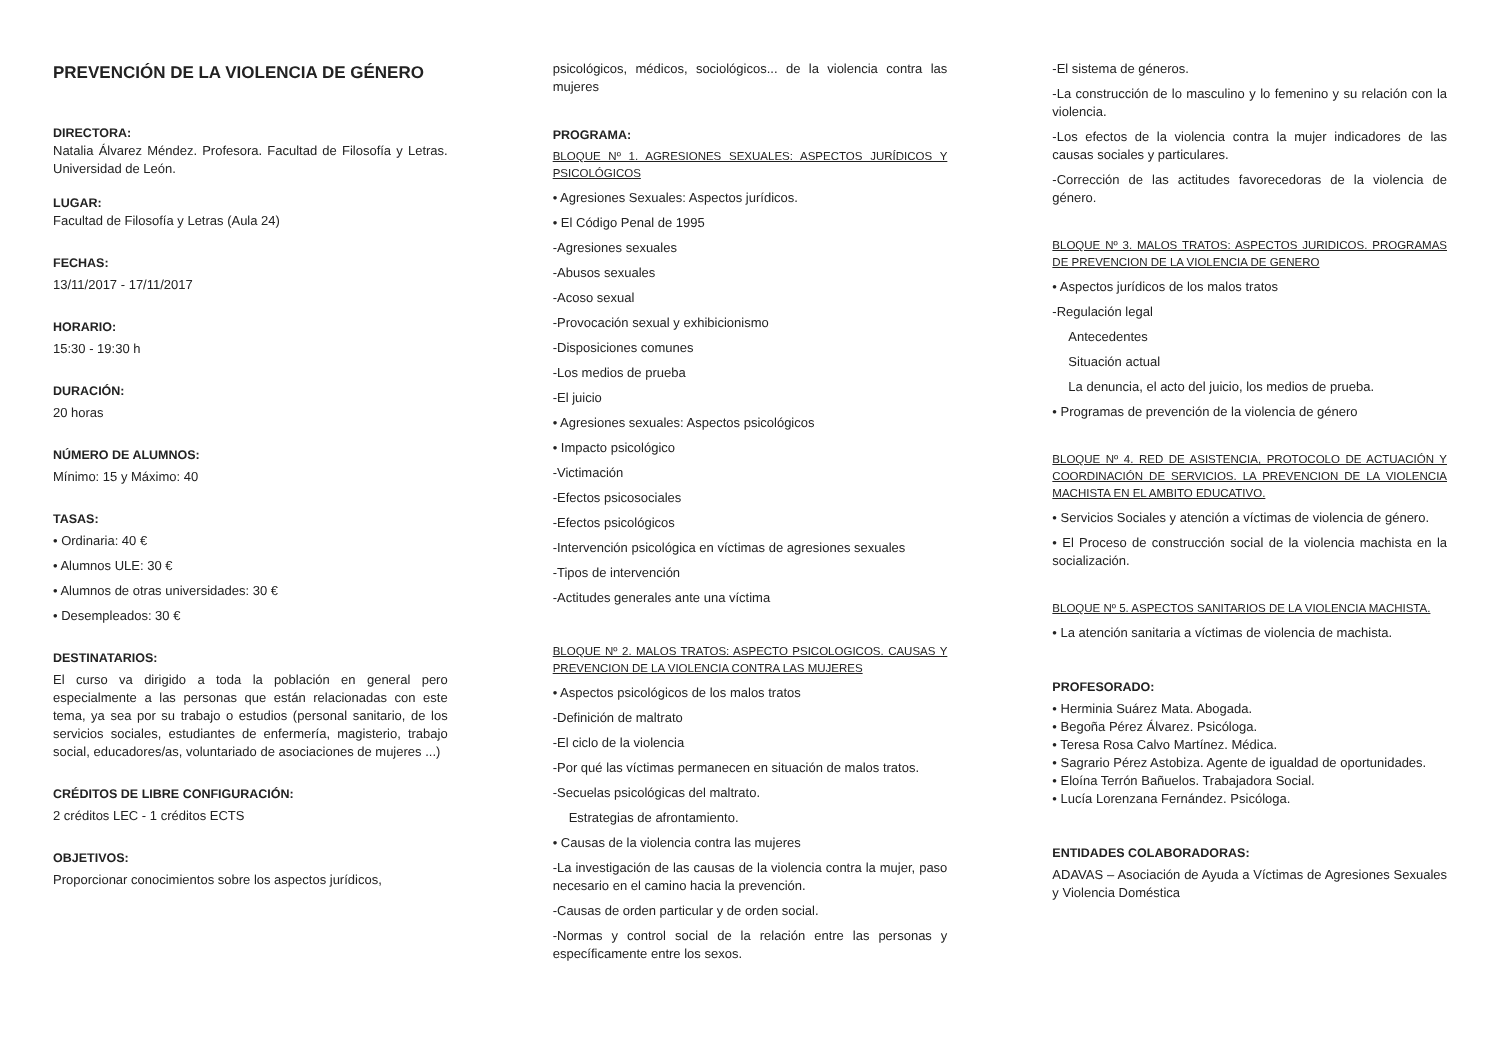PREVENCIÓN DE LA VIOLENCIA DE GÉNERO
DIRECTORA:
Natalia Álvarez Méndez. Profesora. Facultad de Filosofía y Letras. Universidad de León.
LUGAR:
Facultad de Filosofía y Letras (Aula 24)
FECHAS:
13/11/2017 - 17/11/2017
HORARIO:
15:30 - 19:30 h
DURACIÓN:
20 horas
NÚMERO DE ALUMNOS:
Mínimo: 15 y Máximo: 40
TASAS:
• Ordinaria: 40 €
• Alumnos ULE: 30 €
• Alumnos de otras universidades: 30 €
• Desempleados: 30 €
DESTINATARIOS:
El curso va dirigido a toda la población en general pero especialmente a las personas que están relacionadas con este tema, ya sea por su trabajo o estudios (personal sanitario, de los servicios sociales, estudiantes de enfermería, magisterio, trabajo social, educadores/as, voluntariado de asociaciones de mujeres ...)
CRÉDITOS DE LIBRE CONFIGURACIÓN:
2 créditos LEC - 1 créditos ECTS
OBJETIVOS:
Proporcionar conocimientos sobre los aspectos jurídicos,
psicológicos, médicos, sociológicos... de la violencia contra las mujeres
PROGRAMA:
BLOQUE Nº 1. AGRESIONES SEXUALES: ASPECTOS JURÍDICOS Y PSICOLÓGICOS
• Agresiones Sexuales: Aspectos jurídicos.
• El Código Penal de 1995
-Agresiones sexuales
-Abusos sexuales
-Acoso sexual
-Provocación sexual y exhibicionismo
-Disposiciones comunes
-Los medios de prueba
-El juicio
• Agresiones sexuales: Aspectos psicológicos
• Impacto psicológico
-Victimación
-Efectos psicosociales
-Efectos psicológicos
-Intervención psicológica en víctimas de agresiones sexuales
-Tipos de intervención
-Actitudes generales ante una víctima
BLOQUE Nº 2. MALOS TRATOS: ASPECTO PSICOLOGICOS. CAUSAS Y PREVENCION DE LA VIOLENCIA CONTRA LAS MUJERES
• Aspectos psicológicos de los malos tratos
-Definición de maltrato
-El ciclo de la violencia
-Por qué las víctimas permanecen en situación de malos tratos.
-Secuelas psicológicas del maltrato.
Estrategias de afrontamiento.
• Causas de la violencia contra las mujeres
-La investigación de las causas de la violencia contra la mujer, paso necesario en el camino hacia la prevención.
-Causas de orden particular y de orden social.
-Normas y control social de la relación entre las personas y específicamente entre los sexos.
-El sistema de géneros.
-La construcción de lo masculino y lo femenino y su relación con la violencia.
-Los efectos de la violencia contra la mujer indicadores de las causas sociales y particulares.
-Corrección de las actitudes favorecedoras de la violencia de género.
BLOQUE Nº 3. MALOS TRATOS: ASPECTOS JURIDICOS. PROGRAMAS DE PREVENCION DE LA VIOLENCIA DE GENERO
• Aspectos jurídicos de los malos tratos
-Regulación legal
Antecedentes
Situación actual
La denuncia, el acto del juicio, los medios de prueba.
• Programas de prevención de la violencia de género
BLOQUE Nº 4. RED DE ASISTENCIA, PROTOCOLO DE ACTUACIÓN Y COORDINACIÓN DE SERVICIOS. LA PREVENCION DE LA VIOLENCIA MACHISTA EN EL AMBITO EDUCATIVO.
• Servicios Sociales y atención a víctimas de violencia de género.
• El Proceso de construcción social de la violencia machista en la socialización.
BLOQUE Nº 5. ASPECTOS SANITARIOS DE LA VIOLENCIA MACHISTA.
• La atención sanitaria a víctimas de violencia de machista.
PROFESORADO:
• Herminia Suárez Mata. Abogada.
• Begoña Pérez Álvarez. Psicóloga.
• Teresa Rosa Calvo Martínez. Médica.
• Sagrario Pérez Astobiza. Agente de igualdad de oportunidades.
• Eloína Terrón Bañuelos. Trabajadora Social.
• Lucía Lorenzana Fernández. Psicóloga.
ENTIDADES COLABORADORAS:
ADAVAS – Asociación de Ayuda a Víctimas de Agresiones Sexuales y Violencia Doméstica